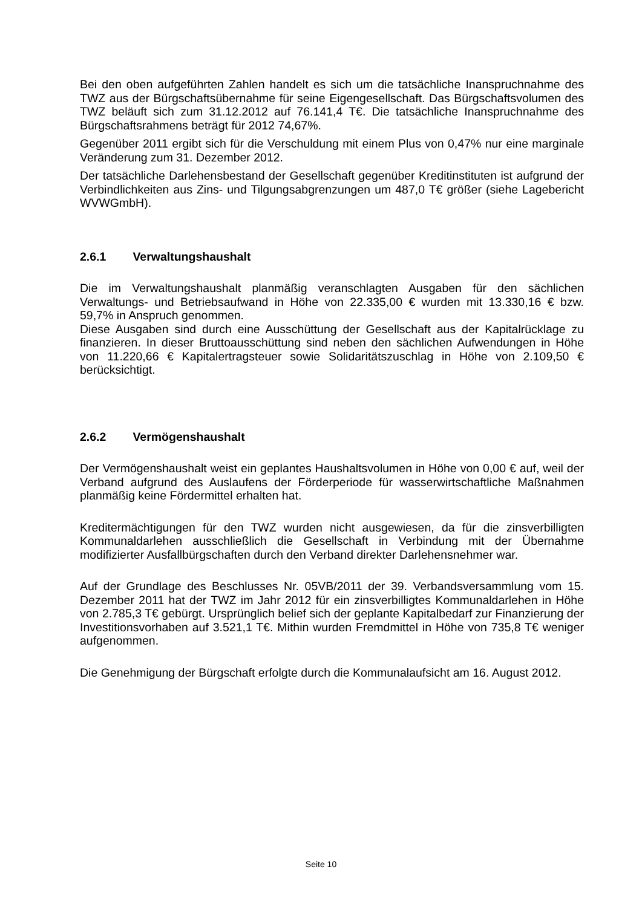Bei den oben aufgeführten Zahlen handelt es sich um die tatsächliche Inanspruchnahme des TWZ aus der Bürgschaftsübernahme für seine Eigengesellschaft. Das Bürgschaftsvolumen des TWZ beläuft sich zum 31.12.2012 auf 76.141,4 T€. Die tatsächliche Inanspruchnahme des Bürgschaftsrahmens beträgt für 2012 74,67%.
Gegenüber 2011 ergibt sich für die Verschuldung mit einem Plus von 0,47% nur eine marginale Veränderung zum 31. Dezember 2012.
Der tatsächliche Darlehensbestand der Gesellschaft gegenüber Kreditinstituten ist aufgrund der Verbindlichkeiten aus Zins- und Tilgungsabgrenzungen um 487,0 T€ größer (siehe Lagebericht WVWGmbH).
2.6.1 Verwaltungshaushalt
Die im Verwaltungshaushalt planmäßig veranschlagten Ausgaben für den sächlichen Verwaltungs- und Betriebsaufwand in Höhe von 22.335,00 € wurden mit 13.330,16 € bzw. 59,7% in Anspruch genommen.
Diese Ausgaben sind durch eine Ausschüttung der Gesellschaft aus der Kapitalrücklage zu finanzieren. In dieser Bruttoausschüttung sind neben den sächlichen Aufwendungen in Höhe von 11.220,66 € Kapitalertragsteuer sowie Solidaritätszuschlag in Höhe von 2.109,50 € berücksichtigt.
2.6.2 Vermögenshaushalt
Der Vermögenshaushalt weist ein geplantes Haushaltsvolumen in Höhe von 0,00 € auf, weil der Verband aufgrund des Auslaufens der Förderperiode für wasserwirtschaftliche Maßnahmen planmäßig keine Fördermittel erhalten hat.
Kreditermächtigungen für den TWZ wurden nicht ausgewiesen, da für die zinsverbilligten Kommunaldarlehen ausschließlich die Gesellschaft in Verbindung mit der Übernahme modifizierter Ausfallbürgschaften durch den Verband direkter Darlehensnehmer war.
Auf der Grundlage des Beschlusses Nr. 05VB/2011 der 39. Verbandsversammlung vom 15. Dezember 2011 hat der TWZ im Jahr 2012 für ein zinsverbilligtes Kommunaldarlehen in Höhe von 2.785,3 T€ gebürgt. Ursprünglich belief sich der geplante Kapitalbedarf zur Finanzierung der Investitionsvorhaben auf 3.521,1 T€. Mithin wurden Fremdmittel in Höhe von 735,8 T€ weniger aufgenommen.
Die Genehmigung der Bürgschaft erfolgte durch die Kommunalaufsicht am 16. August 2012.
Seite 10